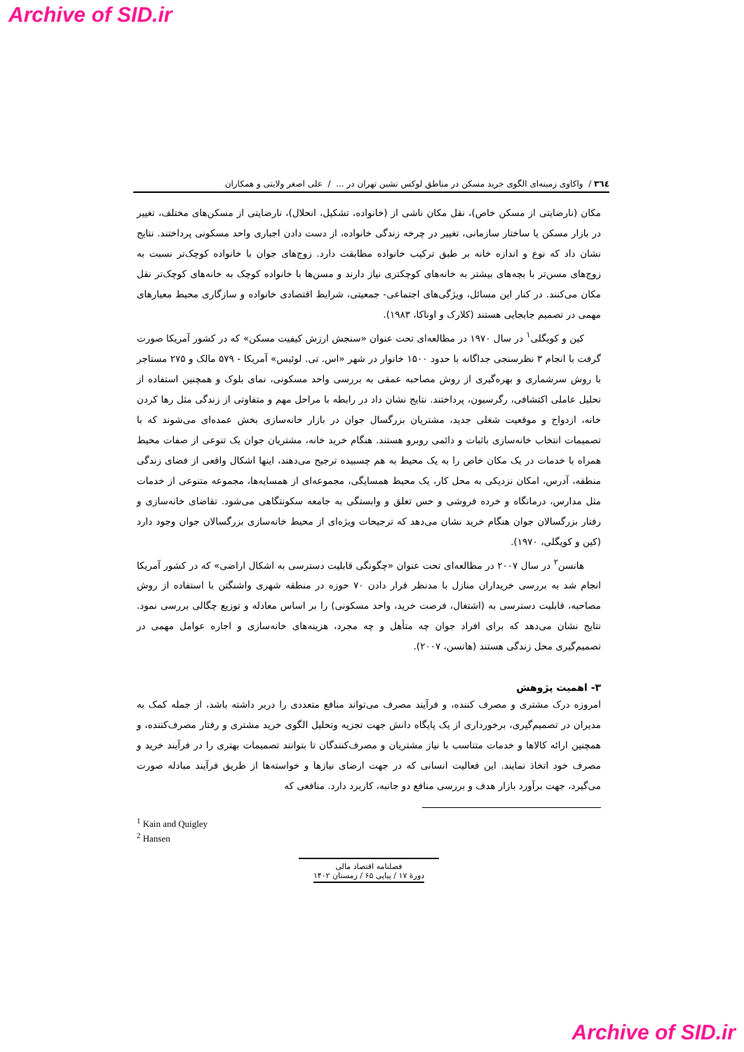Archive of SID.ir
٣٦٤ / واکاوی زمینه‌ای الگوی خرید مسکن در مناطق لوکس نشین تهران در ... / علی اصغر ولایتی و همکاران
مکان (نارضایتی از مسکن خاص)، نقل مکان ناشی از (خانواده، تشکیل، انحلال)، نارضایتی از مسکن‌های مختلف، تغییر در بازار مسکن یا ساختار سازمانی، تغییر در چرخه زندگی خانواده، از دست دادن اجباری واحد مسکونی پرداختند. نتایج نشان داد که نوع و اندازه خانه بر طبق ترکیب خانواده مطابقت دارد. زوج‌های جوان با خانواده کوچک‌تر نسبت به زوج‌های مسن‌تر با بچه‌های بیشتر به خانه‌های کوچکتری نیاز دارند و مسن‌ها با خانواده کوچک به خانه‌های کوچک‌تر نقل مکان می‌کنند. در کنار این مسائل، ویژگی‌های اجتماعی- جمعیتی، شرایط اقتصادی خانواده و سازگاری محیط معیارهای مهمی در تصمیم جابجایی هستند (کلارک و اوناکا، ۱۹۸۳).
کین و کویگلی<sup>۱</sup> در سال ۱۹۷۰ در مطالعه‌ای تحت عنوان «سنجش ارزش کیفیت مسکن» که در کشور آمریکا صورت گرفت با انجام ۳ نظرسنجی جداگانه با حدود ۱۵۰۰ خانوار در شهر «اس. تی. لوئیس» آمریکا - ۵۷۹ مالک و ۲۷۵ مستاجر با روش سرشماری و بهره‌گیری از روش مصاحبه عمقی به بررسی واحد مسکونی، نمای بلوک و همچنین استفاده از تحلیل عاملی اکتشافی، رگرسیون، پرداختند. نتایج نشان داد در رابطه با مراحل مهم و متفاوتی از زندگی مثل رها کردن خانه، ازدواج و موقعیت شغلی جدید، مشتریان بزرگسال جوان در بازار خانه‌سازی بخش عمده‌ای می‌شوند که با تصمیمات انتخاب خانه‌سازی باثبات و دائمی روبرو هستند. هنگام خرید خانه، مشتریان جوان یک تنوعی از صفات محیط همراه با خدمات در یک مکان خاص را به یک محیط به هم چسبیده ترجیح می‌دهند، اینها اشکال واقعی از فضای زندگی منطقه، آدرس، امکان نزدیکی به محل کار، یک محیط همسایگی، مجموعه‌ای از همسایه‌ها، مجموعه متنوعی از خدمات مثل مدارس، درمانگاه و خرده فروشی و حس تعلق و وابستگی به جامعه سکونتگاهی می‌شود. تقاضای خانه‌سازی و رفتار بزرگسالان جوان هنگام خرید نشان می‌دهد که ترجیحات ویژه‌ای از محیط خانه‌سازی بزرگسالان جوان وجود دارد (کین و کویگلی، ۱۹۷۰).
هانسن<sup>۲</sup> در سال ۲۰۰۷ در مطالعه‌ای تحت عنوان «چگونگی قابلیت دسترسی به اشکال اراضی» که در کشور آمریکا انجام شد به بررسی خریداران منازل با مدنظر قرار دادن ۷۰ حوزه در منطقه شهری واشنگتن با استفاده از روش مصاحبه، قابلیت دسترسی به (اشتغال، فرصت خرید، واحد مسکونی) را بر اساس معادله و توزیع چگالی بررسی نمود. نتایج نشان می‌دهد که برای افراد جوان چه متأهل و چه مجرد، هزینه‌های خانه‌سازی و اجاره عوامل مهمی در تصمیم‌گیری محل زندگی هستند (هانسن، ۲۰۰۷).
۳- اهمیت پژوهش
امروزه درک مشتری و مصرف کننده، و فرآیند مصرف می‌تواند منافع متعددی را دربر داشته باشد، از جمله کمک به مدیران در تصمیم‌گیری، برخورداری از یک پایگاه دانش جهت تجزیه وتحلیل الگوی خرید مشتری و رفتار مصرف‌کننده، و همچنین ارائه کالاها و خدمات متناسب با نیاز مشتریان و مصرف‌کنندگان تا بتوانند تصمیمات بهتری را در فرآیند خرید و مصرف خود اتخاذ نمایند. این فعالیت انسانی که در جهت ارضای نیازها و خواسته‌ها از طریق فرآیند مبادله صورت می‌گیرد، جهت برآورد بازار هدف و بررسی منافع دو جانبه، کاربرد دارد. منافعی که
<sup>1</sup> Kain and Quigley
<sup>2</sup> Hansen
فصلنامه اقتصاد مالی
دورهٔ ۱۷ / پیاپی ۶۵ / زمستان ۱۴۰۲
Archive of SID.ir